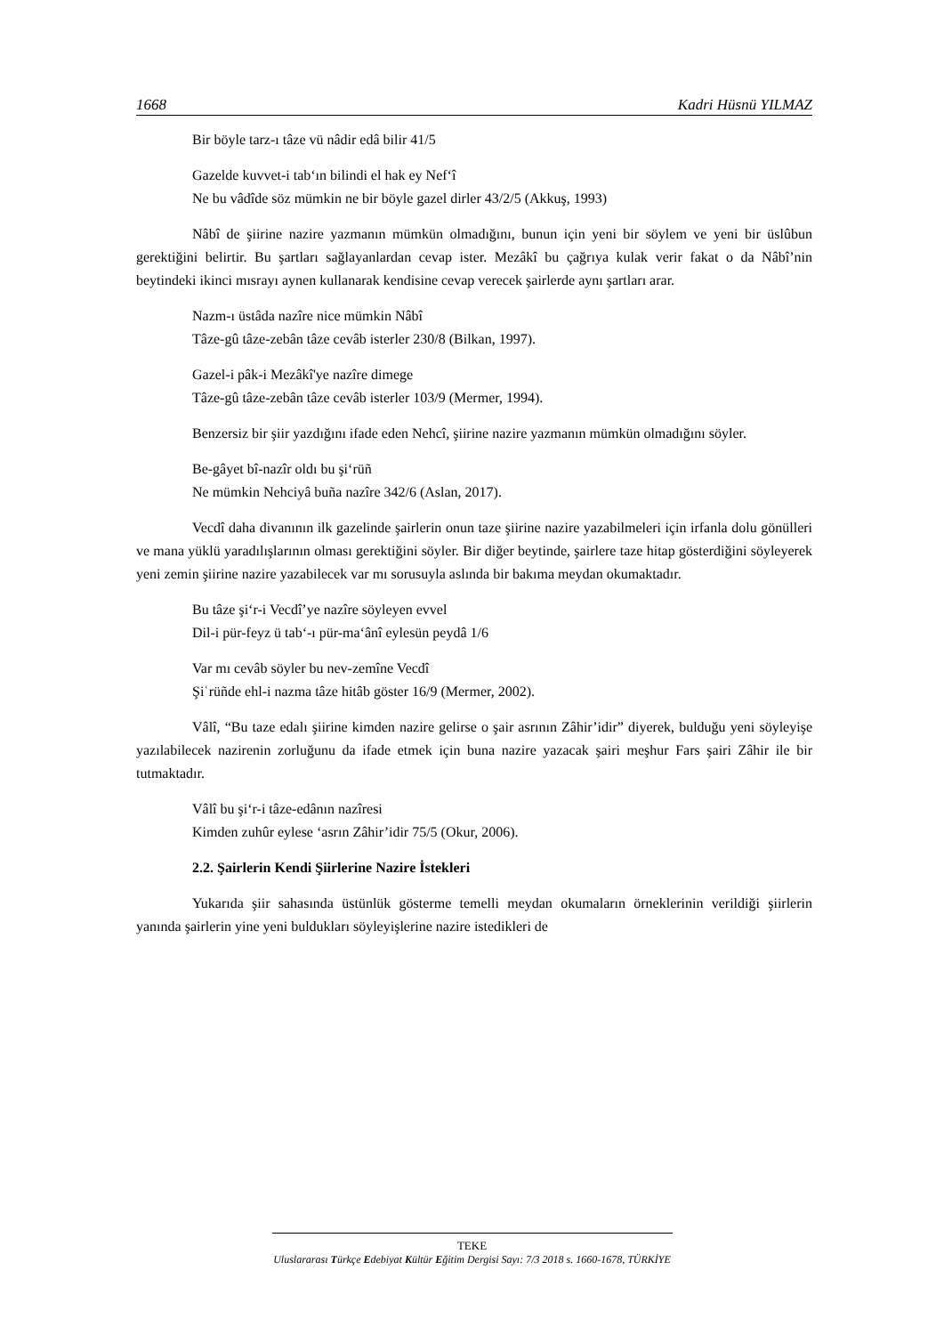1668 Kadri Hüsnü YILMAZ
Bir böyle tarz-ı tâze vü nâdir edâ bilir 41/5
Gazelde kuvvet-i tab‘ın bilindi el hak ey Nef‘î
Ne bu vâdîde söz mümkin ne bir böyle gazel dirler 43/2/5 (Akkuş, 1993)
Nâbî de şiirine nazire yazmanın mümkün olmadığını, bunun için yeni bir söylem ve yeni bir üslûbun gerektiğini belirtir. Bu şartları sağlayanlardan cevap ister. Mezâkî bu çağrıya kulak verir fakat o da Nâbî’nin beytindeki ikinci mısrayı aynen kullanarak kendisine cevap verecek şairlerde aynı şartları arar.
Nazm-ı üstâda nazîre nice mümkin Nâbî
Tâze-gû tâze-zebân tâze cevâb isterler 230/8 (Bilkan, 1997).
Gazel-i pâk-i Mezâkî'ye nazîre dimege
Tâze-gû tâze-zebân tâze cevâb isterler 103/9 (Mermer, 1994).
Benzersiz bir şiir yazdığını ifade eden Nehcî, şiirine nazire yazmanın mümkün olmadığını söyler.
Be-gâyet bî-nazîr oldı bu şi‘rüñ
Ne mümkin Nehciyâ buña nazîre 342/6 (Aslan, 2017).
Vecdî daha divanının ilk gazelinde şairlerin onun taze şiirine nazire yazabilmeleri için irfanla dolu gönülleri ve mana yüklü yaradılışlarının olması gerektiğini söyler. Bir diğer beytinde, şairlere taze hitap gösterdiğini söyleyerek yeni zemin şiirine nazire yazabilecek var mı sorusuyla aslında bir bakıma meydan okumaktadır.
Bu tâze şi‘r-i Vecdî’ye nazîre söyleyen evvel
Dil-i pür-feyz ü tab‘-ı pür-ma‘ânî eylesün peydâ 1/6
Var mı cevâb söyler bu nev-zemîne Vecdî
Şiʿrüñde ehl-i nazma tâze hitâb göster 16/9 (Mermer, 2002).
Vâlî, “Bu taze edalı şiirine kimden nazire gelirse o şair asrının Zâhir’idir” diyerek, bulduğu yeni söyleyişe yazılabilecek nazirenin zorluğunu da ifade etmek için buna nazire yazacak şairi meşhur Fars şairi Zâhir ile bir tutmaktadır.
Vâlî bu şi‘r-i tâze-edânın nazîresi
Kimden zuhûr eylese ‘asrın Zâhir’idir 75/5 (Okur, 2006).
2.2. Şairlerin Kendi Şiirlerine Nazire İstekleri
Yukarıda şiir sahasında üstünlük gösterme temelli meydan okumaların örneklerinin verildiği şiirlerin yanında şairlerin yine yeni buldukları söyleyişlerine nazire istedikleri de
TEKE
Uluslararası Türkçe Edebiyat Kültür Eğitim Dergisi Sayı: 7/3 2018 s. 1660-1678, TÜRKİYE